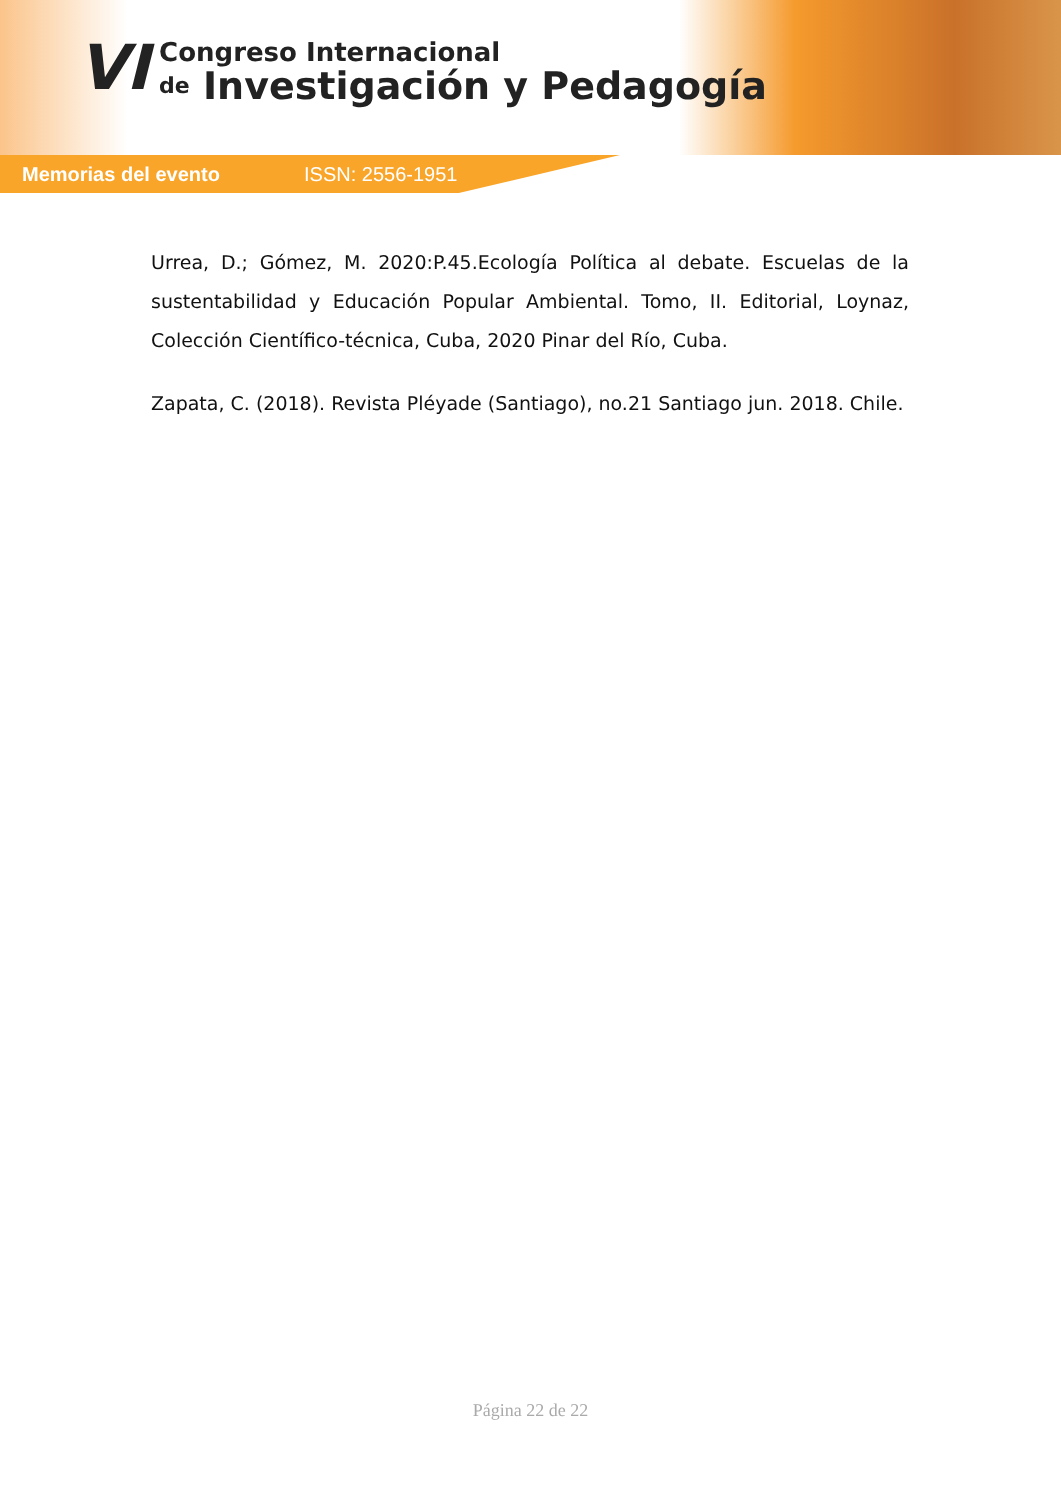VI
Congreso Internacional
de Investigación y Pedagogía
Memorias del evento ISSN: 2556-1951
Urrea, D.; Gómez, M. 2020:P.45.Ecología Política al debate. Escuelas de la sustentabilidad y Educación Popular Ambiental. Tomo, II. Editorial, Loynaz, Colección Científico-técnica, Cuba, 2020 Pinar del Río, Cuba.
Zapata, C. (2018). Revista Pléyade (Santiago), no.21 Santiago jun. 2018. Chile.
Página 22 de 22